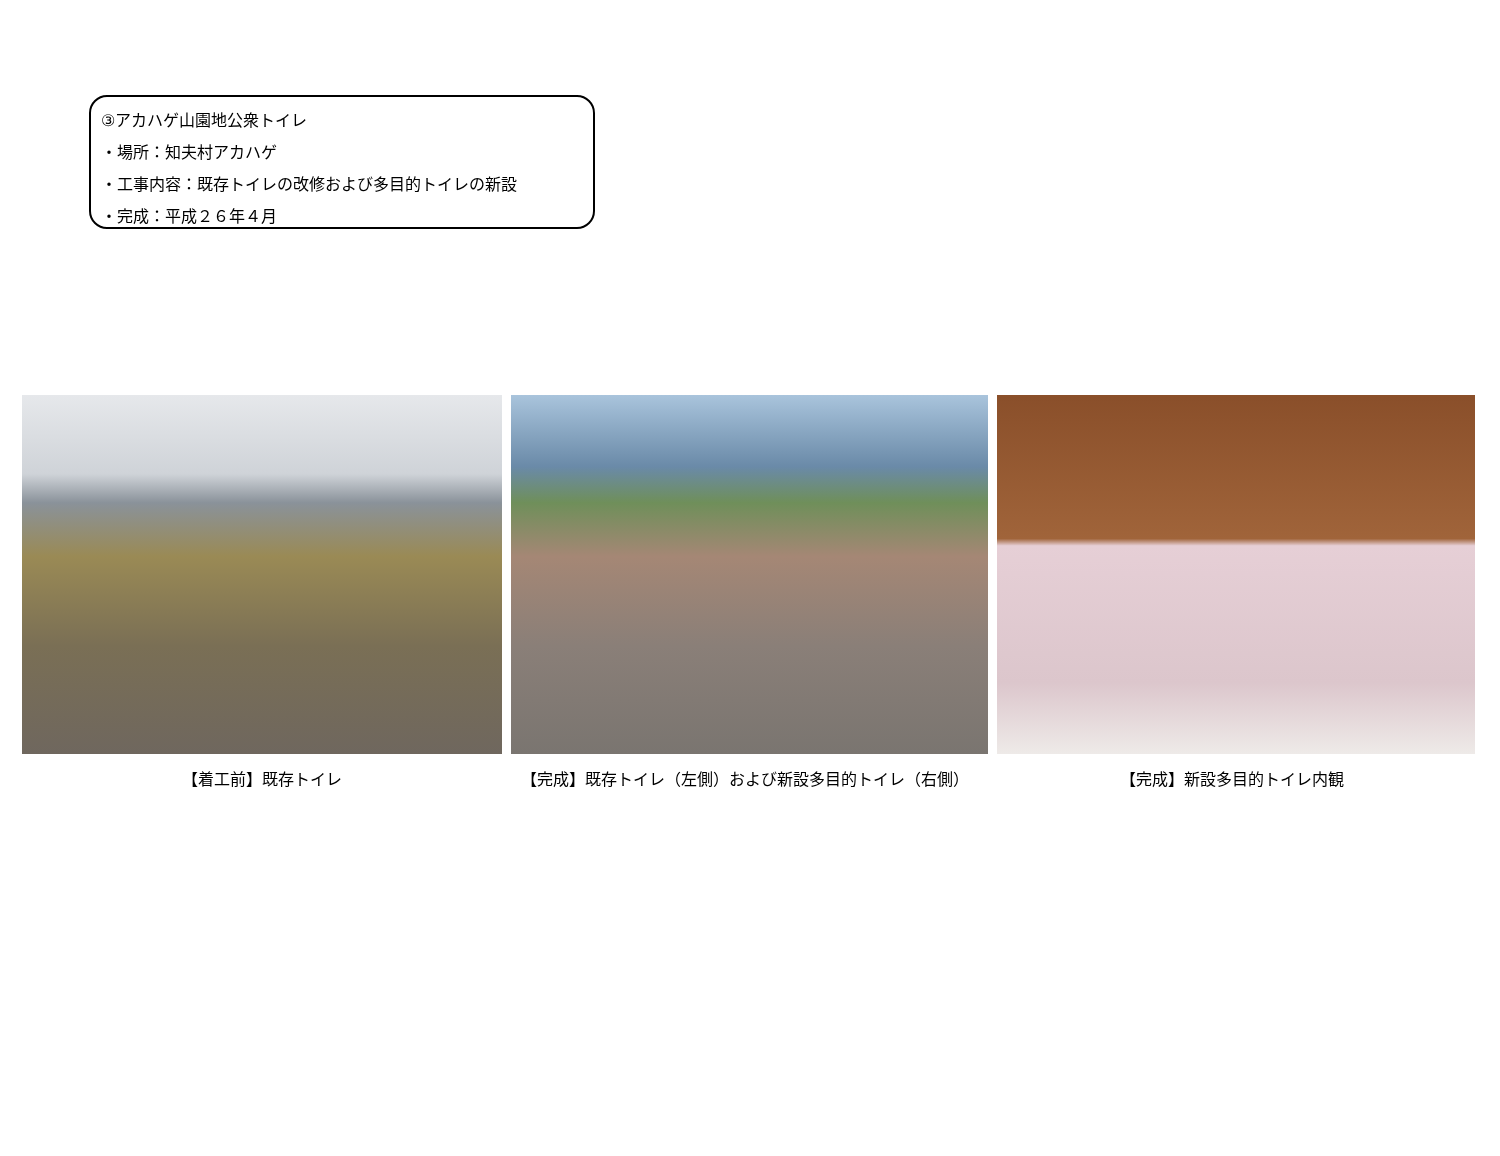③アカハゲ山園地公衆トイレ
・場所：知夫村アカハゲ
・工事内容：既存トイレの改修および多目的トイレの新設
・完成：平成２６年４月
【着工前】既存トイレ 【完成】既存トイレ（左側）および新設多目的トイレ（右側） 【完成】新設多目的トイレ内観